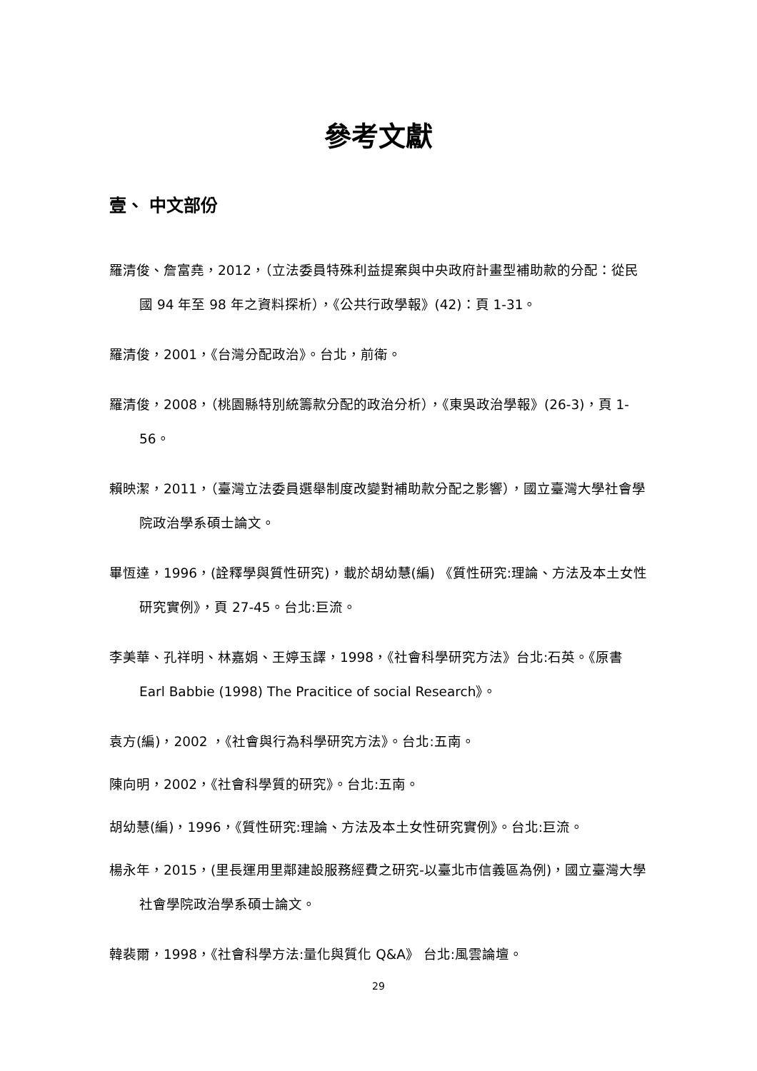參考文獻
壹、 中文部份
羅清俊、詹富堯，2012，（立法委員特殊利益提案與中央政府計畫型補助款的分配：從民國 94 年至 98 年之資料探析），《公共行政學報》(42)：頁 1-31。
羅清俊，2001，《台灣分配政治》。台北，前衛。
羅清俊，2008，（桃園縣特別統籌款分配的政治分析），《東吳政治學報》(26-3)，頁 1-56。
賴映潔，2011，（臺灣立法委員選舉制度改變對補助款分配之影響），國立臺灣大學社會學院政治學系碩士論文。
畢恆達，1996，(詮釋學與質性研究)，載於胡幼慧(編) 《質性研究:理論、方法及本土女性研究實例》，頁 27-45。台北:巨流。
李美華、孔祥明、林嘉娟、王婷玉譯，1998，《社會科學研究方法》台北:石英。《原書 Earl Babbie (1998) The Pracitice of social Research》。
袁方(編)，2002 ，《社會與行為科學研究方法》。台北:五南。
陳向明，2002，《社會科學質的研究》。台北:五南。
胡幼慧(編)，1996，《質性研究:理論、方法及本土女性研究實例》。台北:巨流。
楊永年，2015，(里長運用里鄰建設服務經費之研究-以臺北市信義區為例)，國立臺灣大學社會學院政治學系碩士論文。
韓裴爾，1998，《社會科學方法:量化與質化 Q&A》 台北:風雲論壇。
29